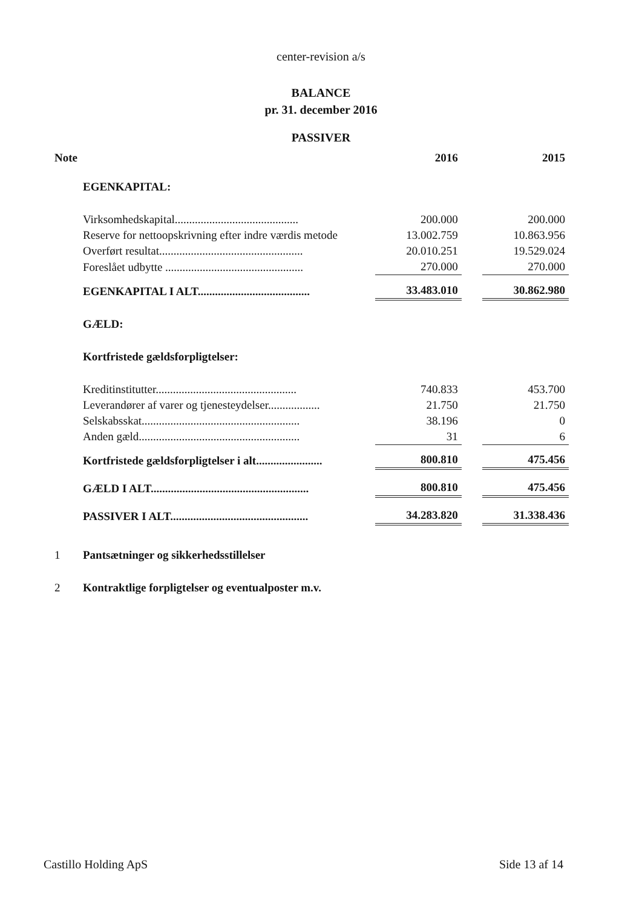center-revision a/s
BALANCE
pr. 31. december 2016
PASSIVER
| Note | | | 2016 | | 2015 |
| --- | --- | --- | --- | --- | --- |
| | EGENKAPITAL: | | | | |
| | Virksomhedskapital........................................... | | 200.000 | | 200.000 |
| | Reserve for nettoopskrivning efter indre værdis metode | | 13.002.759 | | 10.863.956 |
| | Overført resultat.................................................. | | 20.010.251 | | 19.529.024 |
| | Foreslået udbytte ................................................ | | 270.000 | | 270.000 |
| | EGENKAPITAL I ALT....................................... | | 33.483.010 | | 30.862.980 |
| | GÆLD: | | | | |
| | Kortfristede gældsforpligtelser: | | | | |
| | Kreditinstitutter................................................. | | 740.833 | | 453.700 |
| | Leverandører af varer og tjenesteydelser.................. | | 21.750 | | 21.750 |
| | Selskabsskat....................................................... | | 38.196 | | 0 |
| | Anden gæld........................................................ | | 31 | | 6 |
| | Kortfristede gældsforpligtelser i alt....................... | | 800.810 | | 475.456 |
| | GÆLD I ALT....................................................... | | 800.810 | | 475.456 |
| | PASSIVER I ALT................................................ | | 34.283.820 | | 31.338.436 |
| 1 | Pantsætninger og sikkerhedsstillelser | | | | |
| 2 | Kontraktlige forpligtelser og eventualposter m.v. | | | | |
Castillo Holding ApS Side 13 af 14